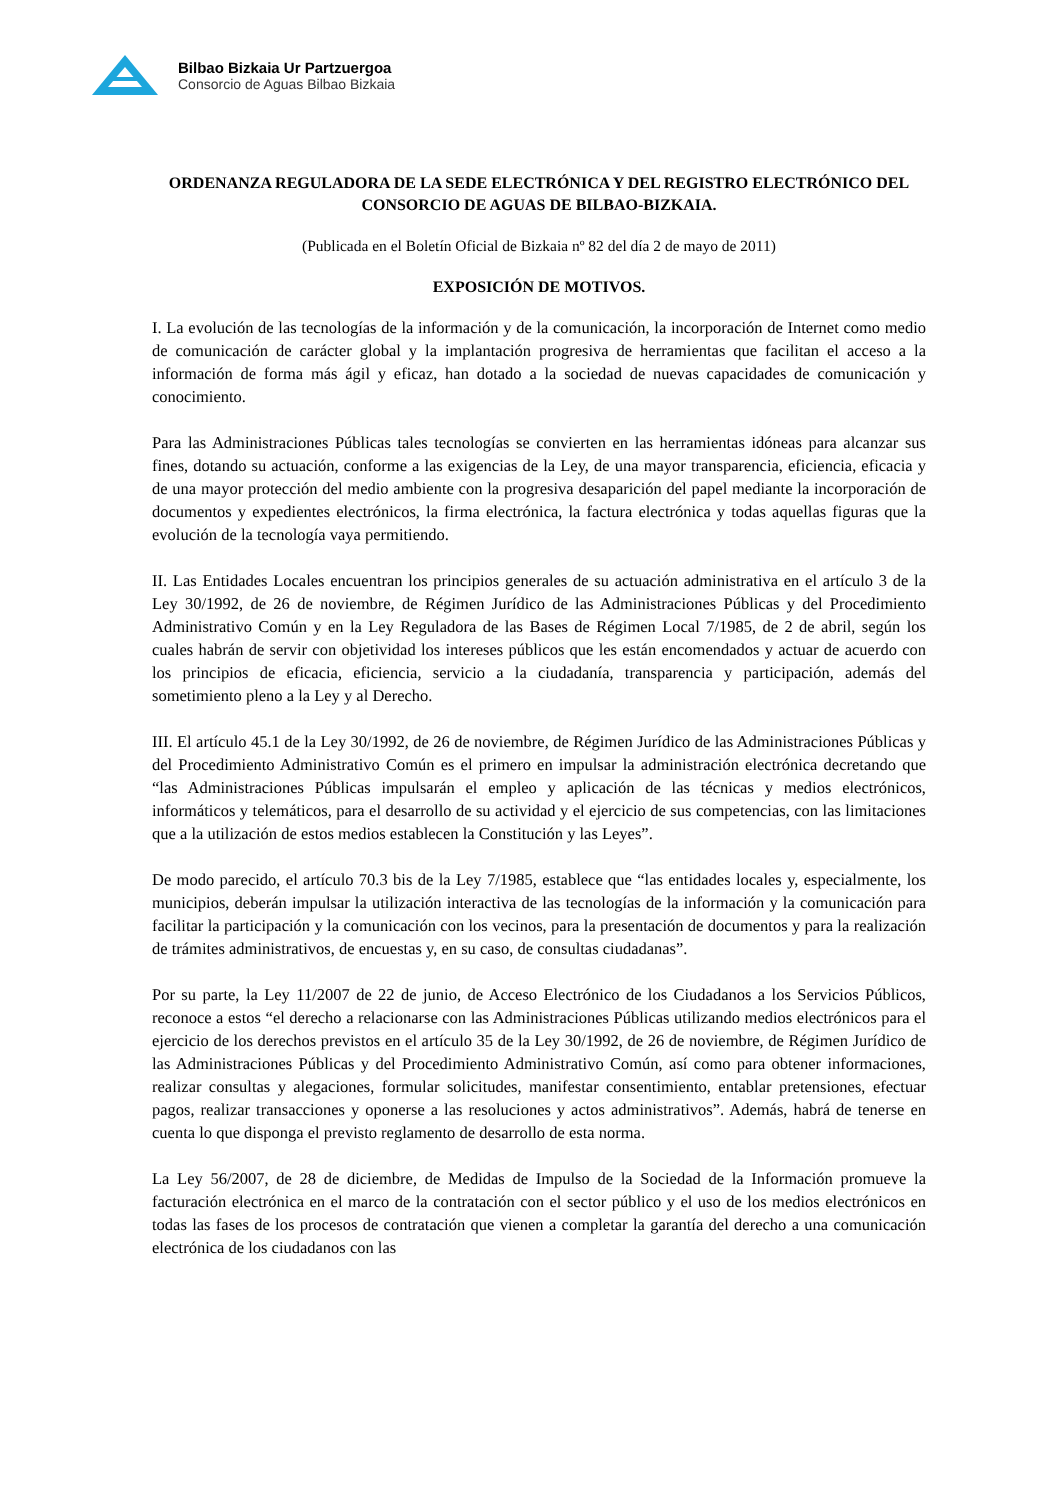Bilbao Bizkaia Ur Partzuergoa
Consorcio de Aguas Bilbao Bizkaia
ORDENANZA REGULADORA DE LA SEDE ELECTRÓNICA Y DEL REGISTRO ELECTRÓNICO DEL CONSORCIO DE AGUAS DE BILBAO-BIZKAIA.
(Publicada en el Boletín Oficial de Bizkaia nº 82 del día 2 de mayo de 2011)
EXPOSICIÓN DE MOTIVOS.
I. La evolución de las tecnologías de la información y de la comunicación, la incorporación de Internet como medio de comunicación de carácter global y la implantación progresiva de herramientas que facilitan el acceso a la información de forma más ágil y eficaz, han dotado a la sociedad de nuevas capacidades de comunicación y conocimiento.
Para las Administraciones Públicas tales tecnologías se convierten en las herramientas idóneas para alcanzar sus fines, dotando su actuación, conforme a las exigencias de la Ley, de una mayor transparencia, eficiencia, eficacia y de una mayor protección del medio ambiente con la progresiva desaparición del papel mediante la incorporación de documentos y expedientes electrónicos, la firma electrónica, la factura electrónica y todas aquellas figuras que la evolución de la tecnología vaya permitiendo.
II. Las Entidades Locales encuentran los principios generales de su actuación administrativa en el artículo 3 de la Ley 30/1992, de 26 de noviembre, de Régimen Jurídico de las Administraciones Públicas y del Procedimiento Administrativo Común y en la Ley Reguladora de las Bases de Régimen Local 7/1985, de 2 de abril, según los cuales habrán de servir con objetividad los intereses públicos que les están encomendados y actuar de acuerdo con los principios de eficacia, eficiencia, servicio a la ciudadanía, transparencia y participación, además del sometimiento pleno a la Ley y al Derecho.
III. El artículo 45.1 de la Ley 30/1992, de 26 de noviembre, de Régimen Jurídico de las Administraciones Públicas y del Procedimiento Administrativo Común es el primero en impulsar la administración electrónica decretando que “las Administraciones Públicas impulsarán el empleo y aplicación de las técnicas y medios electrónicos, informáticos y telemáticos, para el desarrollo de su actividad y el ejercicio de sus competencias, con las limitaciones que a la utilización de estos medios establecen la Constitución y las Leyes”.
De modo parecido, el artículo 70.3 bis de la Ley 7/1985, establece que “las entidades locales y, especialmente, los municipios, deberán impulsar la utilización interactiva de las tecnologías de la información y la comunicación para facilitar la participación y la comunicación con los vecinos, para la presentación de documentos y para la realización de trámites administrativos, de encuestas y, en su caso, de consultas ciudadanas”.
Por su parte, la Ley 11/2007 de 22 de junio, de Acceso Electrónico de los Ciudadanos a los Servicios Públicos, reconoce a estos “el derecho a relacionarse con las Administraciones Públicas utilizando medios electrónicos para el ejercicio de los derechos previstos en el artículo 35 de la Ley 30/1992, de 26 de noviembre, de Régimen Jurídico de las Administraciones Públicas y del Procedimiento Administrativo Común, así como para obtener informaciones, realizar consultas y alegaciones, formular solicitudes, manifestar consentimiento, entablar pretensiones, efectuar pagos, realizar transacciones y oponerse a las resoluciones y actos administrativos”. Además, habrá de tenerse en cuenta lo que disponga el previsto reglamento de desarrollo de esta norma.
La Ley 56/2007, de 28 de diciembre, de Medidas de Impulso de la Sociedad de la Información promueve la facturación electrónica en el marco de la contratación con el sector público y el uso de los medios electrónicos en todas las fases de los procesos de contratación que vienen a completar la garantía del derecho a una comunicación electrónica de los ciudadanos con las